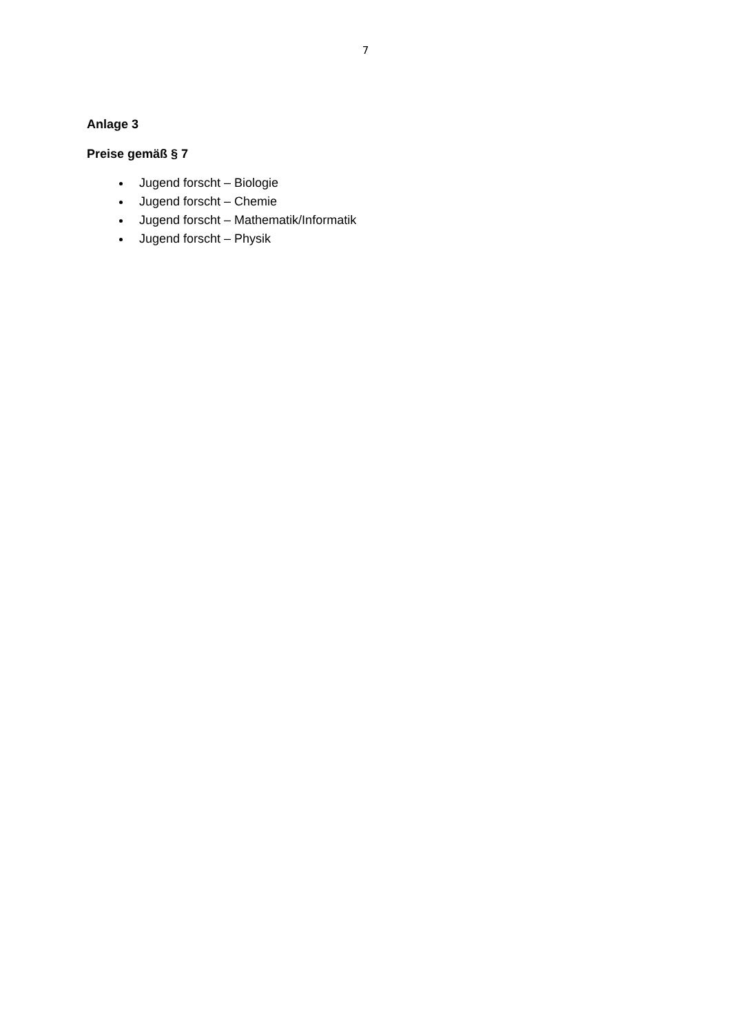7
Anlage 3
Preise gemäß § 7
Jugend forscht – Biologie
Jugend forscht – Chemie
Jugend forscht – Mathematik/Informatik
Jugend forscht – Physik